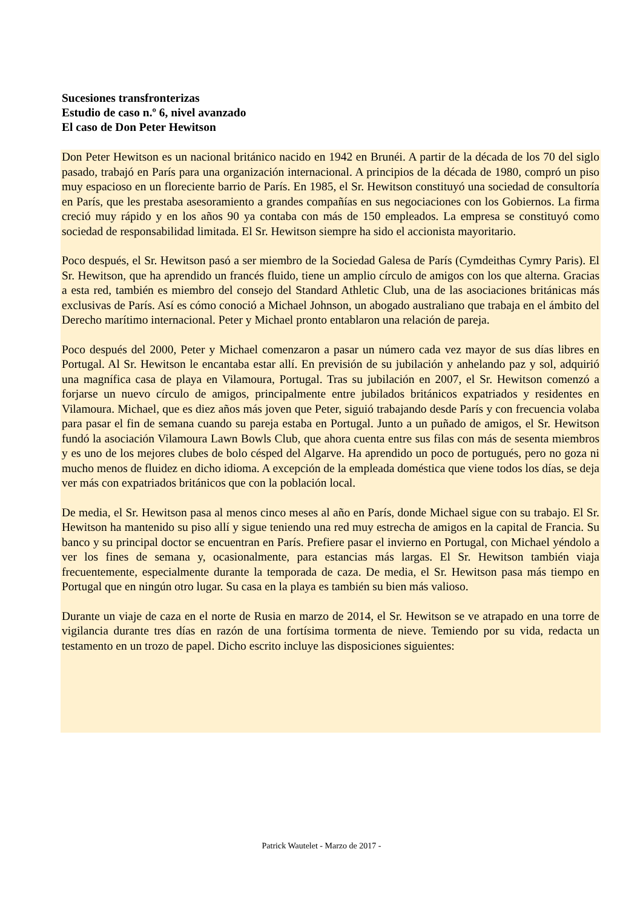Sucesiones transfronterizas
Estudio de caso n.º 6, nivel avanzado
El caso de Don Peter Hewitson
Don Peter Hewitson es un nacional británico nacido en 1942 en Brunéi. A partir de la década de los 70 del siglo pasado, trabajó en París para una organización internacional. A principios de la década de 1980, compró un piso muy espacioso en un floreciente barrio de París. En 1985, el Sr. Hewitson constituyó una sociedad de consultoría en París, que les prestaba asesoramiento a grandes compañías en sus negociaciones con los Gobiernos. La firma creció muy rápido y en los años 90 ya contaba con más de 150 empleados. La empresa se constituyó como sociedad de responsabilidad limitada. El Sr. Hewitson siempre ha sido el accionista mayoritario.
Poco después, el Sr. Hewitson pasó a ser miembro de la Sociedad Galesa de París (Cymdeithas Cymry Paris). El Sr. Hewitson, que ha aprendido un francés fluido, tiene un amplio círculo de amigos con los que alterna. Gracias a esta red, también es miembro del consejo del Standard Athletic Club, una de las asociaciones británicas más exclusivas de París. Así es cómo conoció a Michael Johnson, un abogado australiano que trabaja en el ámbito del Derecho marítimo internacional. Peter y Michael pronto entablaron una relación de pareja.
Poco después del 2000, Peter y Michael comenzaron a pasar un número cada vez mayor de sus días libres en Portugal. Al Sr. Hewitson le encantaba estar allí. En previsión de su jubilación y anhelando paz y sol, adquirió una magnífica casa de playa en Vilamoura, Portugal. Tras su jubilación en 2007, el Sr. Hewitson comenzó a forjarse un nuevo círculo de amigos, principalmente entre jubilados británicos expatriados y residentes en Vilamoura. Michael, que es diez años más joven que Peter, siguió trabajando desde París y con frecuencia volaba para pasar el fin de semana cuando su pareja estaba en Portugal. Junto a un puñado de amigos, el Sr. Hewitson fundó la asociación Vilamoura Lawn Bowls Club, que ahora cuenta entre sus filas con más de sesenta miembros y es uno de los mejores clubes de bolo césped del Algarve. Ha aprendido un poco de portugués, pero no goza ni mucho menos de fluidez en dicho idioma. A excepción de la empleada doméstica que viene todos los días, se deja ver más con expatriados británicos que con la población local.
De media, el Sr. Hewitson pasa al menos cinco meses al año en París, donde Michael sigue con su trabajo. El Sr. Hewitson ha mantenido su piso allí y sigue teniendo una red muy estrecha de amigos en la capital de Francia. Su banco y su principal doctor se encuentran en París. Prefiere pasar el invierno en Portugal, con Michael yéndolo a ver los fines de semana y, ocasionalmente, para estancias más largas. El Sr. Hewitson también viaja frecuentemente, especialmente durante la temporada de caza. De media, el Sr. Hewitson pasa más tiempo en Portugal que en ningún otro lugar. Su casa en la playa es también su bien más valioso.
Durante un viaje de caza en el norte de Rusia en marzo de 2014, el Sr. Hewitson se ve atrapado en una torre de vigilancia durante tres días en razón de una fortísima tormenta de nieve. Temiendo por su vida, redacta un testamento en un trozo de papel. Dicho escrito incluye las disposiciones siguientes:
Patrick Wautelet - Marzo de 2017 -